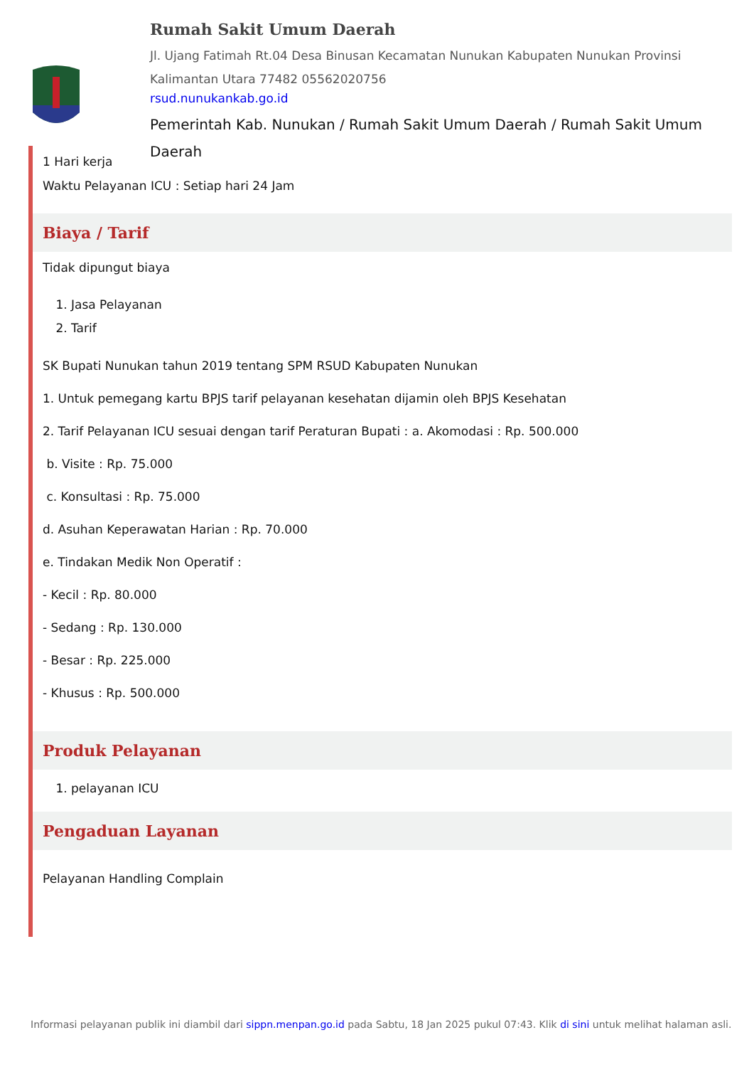Rumah Sakit Umum Daerah
Jl. Ujang Fatimah Rt.04 Desa Binusan Kecamatan Nunukan Kabupaten Nunukan Provinsi Kalimantan Utara 77482 05562020756
rsud.nunukankab.go.id
Pemerintah Kab. Nunukan / Rumah Sakit Umum Daerah / Rumah Sakit Umum Daerah
1 Hari kerja
Waktu Pelayanan ICU : Setiap hari 24 Jam
Biaya / Tarif
Tidak dipungut biaya
1. Jasa Pelayanan
2. Tarif
SK Bupati Nunukan tahun 2019 tentang SPM RSUD Kabupaten Nunukan
1. Untuk pemegang kartu BPJS tarif pelayanan kesehatan dijamin oleh BPJS Kesehatan
2. Tarif Pelayanan ICU sesuai dengan tarif Peraturan Bupati : a. Akomodasi : Rp. 500.000
b. Visite : Rp. 75.000
c. Konsultasi : Rp. 75.000
d. Asuhan Keperawatan Harian : Rp. 70.000
e. Tindakan Medik Non Operatif :
- Kecil : Rp. 80.000
- Sedang : Rp. 130.000
- Besar : Rp. 225.000
- Khusus : Rp. 500.000
Produk Pelayanan
1. pelayanan ICU
Pengaduan Layanan
Pelayanan Handling Complain
Informasi pelayanan publik ini diambil dari sippn.menpan.go.id pada Sabtu, 18 Jan 2025 pukul 07:43. Klik di sini untuk melihat halaman asli.